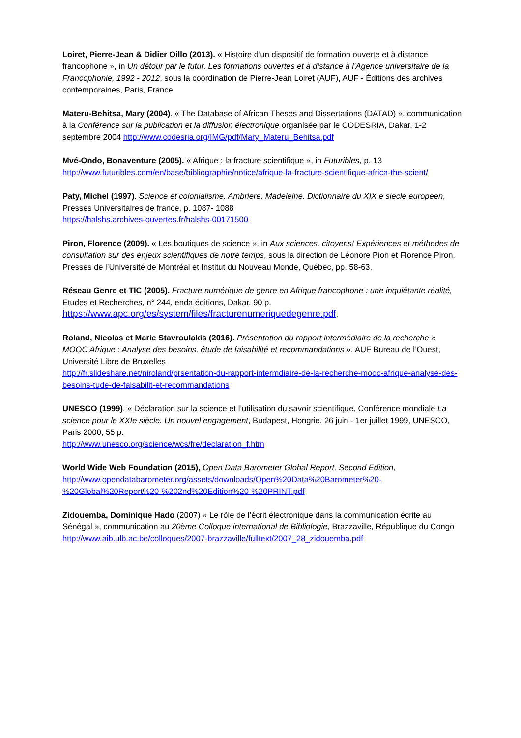Loiret, Pierre-Jean & Didier Oillo (2013). « Histoire d’un dispositif de formation ouverte et à distance francophone », in Un détour par le futur. Les formations ouvertes et à distance à l’Agence universitaire de la Francophonie, 1992 - 2012, sous la coordination de Pierre-Jean Loiret (AUF), AUF - Éditions des archives contemporaines, Paris, France
Materu-Behitsa, Mary (2004). « The Database of African Theses and Dissertations (DATAD) », communication à la Conférence sur la publication et la diffusion électronique organisée par le CODESRIA, Dakar, 1-2 septembre 2004 http://www.codesria.org/IMG/pdf/Mary_Materu_Behitsa.pdf
Mvé-Ondo, Bonaventure (2005). « Afrique : la fracture scientifique », in Futuribles, p. 13 http://www.futuribles.com/en/base/bibliographie/notice/afrique-la-fracture-scientifique-africa-the-scient/
Paty, Michel (1997). Science et colonialisme. Ambriere, Madeleine. Dictionnaire du XIX e siecle europeen, Presses Universitaires de france, p. 1087- 1088
https://halshs.archives-ouvertes.fr/halshs-00171500
Piron, Florence (2009). « Les boutiques de science », in Aux sciences, citoyens! Expériences et méthodes de consultation sur des enjeux scientifiques de notre temps, sous la direction de Léonore Pion et Florence Piron, Presses de l’Université de Montréal et Institut du Nouveau Monde, Québec, pp. 58-63.
Réseau Genre et TIC (2005). Fracture numérique de genre en Afrique francophone : une inquiétante réalité, Etudes et Recherches, n° 244, enda éditions, Dakar, 90 p.
https://www.apc.org/es/system/files/fracturenumeriquedegenre.pdf.
Roland, Nicolas et Marie Stavroulakis (2016). Présentation du rapport intermédiaire de la recherche « MOOC Afrique : Analyse des besoins, étude de faisabilité et recommandations », AUF Bureau de l’Ouest, Université Libre de Bruxelles
http://fr.slideshare.net/niroland/prsentation-du-rapport-intermdiaire-de-la-recherche-mooc-afrique-analyse-des-besoins-tude-de-faisabilit-et-recommandations
UNESCO (1999). « Déclaration sur la science et l’utilisation du savoir scientifique, Conférence mondiale La science pour le XXIe siècle. Un nouvel engagement, Budapest, Hongrie, 26 juin - 1er juillet 1999, UNESCO, Paris 2000, 55 p.
http://www.unesco.org/science/wcs/fre/declaration_f.htm
World Wide Web Foundation (2015), Open Data Barometer Global Report, Second Edition,
http://www.opendatabarometer.org/assets/downloads/Open%20Data%20Barometer%20-%20Global%20Report%20-%202nd%20Edition%20-%20PRINT.pdf
Zidouemba, Dominique Hado (2007) « Le rôle de l’écrit électronique dans la communication écrite au Sénégal », communication au 20ème Colloque international de Bibliologie, Brazzaville, République du Congo
http://www.aib.ulb.ac.be/colloques/2007-brazzaville/fulltext/2007_28_zidouemba.pdf